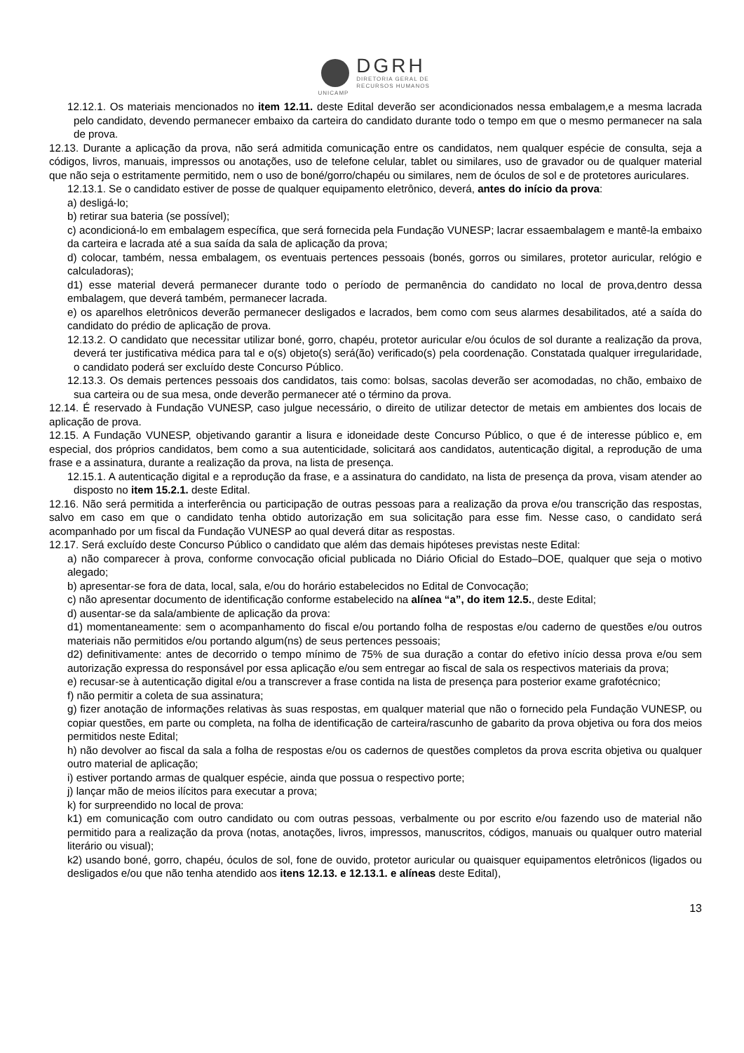DGRH
DIRETORIA GERAL DE
RECURSOS HUMANOS
UNICAMP
12.12.1. Os materiais mencionados no item 12.11. deste Edital deverão ser acondicionados nessa embalagem,e a mesma lacrada pelo candidato, devendo permanecer embaixo da carteira do candidato durante todo o tempo em que o mesmo permanecer na sala de prova.
12.13. Durante a aplicação da prova, não será admitida comunicação entre os candidatos, nem qualquer espécie de consulta, seja a códigos, livros, manuais, impressos ou anotações, uso de telefone celular, tablet ou similares, uso de gravador ou de qualquer material que não seja o estritamente permitido, nem o uso de boné/gorro/chapéu ou similares, nem de óculos de sol e de protetores auriculares.
12.13.1. Se o candidato estiver de posse de qualquer equipamento eletrônico, deverá, antes do início da prova:
a) desligá-lo;
b) retirar sua bateria (se possível);
c) acondicioná-lo em embalagem específica, que será fornecida pela Fundação VUNESP; lacrar essaembalagem e mantê-la embaixo da carteira e lacrada até a sua saída da sala de aplicação da prova;
d) colocar, também, nessa embalagem, os eventuais pertences pessoais (bonés, gorros ou similares, protetor auricular, relógio e calculadoras);
d1) esse material deverá permanecer durante todo o período de permanência do candidato no local de prova,dentro dessa embalagem, que deverá também, permanecer lacrada.
e) os aparelhos eletrônicos deverão permanecer desligados e lacrados, bem como com seus alarmes desabilitados, até a saída do candidato do prédio de aplicação de prova.
12.13.2. O candidato que necessitar utilizar boné, gorro, chapéu, protetor auricular e/ou óculos de sol durante a realização da prova, deverá ter justificativa médica para tal e o(s) objeto(s) será(ão) verificado(s) pela coordenação. Constatada qualquer irregularidade, o candidato poderá ser excluído deste Concurso Público.
12.13.3. Os demais pertences pessoais dos candidatos, tais como: bolsas, sacolas deverão ser acomodadas, no chão, embaixo de sua carteira ou de sua mesa, onde deverão permanecer até o término da prova.
12.14. É reservado à Fundação VUNESP, caso julgue necessário, o direito de utilizar detector de metais em ambientes dos locais de aplicação de prova.
12.15. A Fundação VUNESP, objetivando garantir a lisura e idoneidade deste Concurso Público, o que é de interesse público e, em especial, dos próprios candidatos, bem como a sua autenticidade, solicitará aos candidatos, autenticação digital, a reprodução de uma frase e a assinatura, durante a realização da prova, na lista de presença.
12.15.1. A autenticação digital e a reprodução da frase, e a assinatura do candidato, na lista de presença da prova, visam atender ao disposto no item 15.2.1. deste Edital.
12.16. Não será permitida a interferência ou participação de outras pessoas para a realização da prova e/ou transcrição das respostas, salvo em caso em que o candidato tenha obtido autorização em sua solicitação para esse fim. Nesse caso, o candidato será acompanhado por um fiscal da Fundação VUNESP ao qual deverá ditar as respostas.
12.17. Será excluído deste Concurso Público o candidato que além das demais hipóteses previstas neste Edital:
a) não comparecer à prova, conforme convocação oficial publicada no Diário Oficial do Estado–DOE, qualquer que seja o motivo alegado;
b) apresentar-se fora de data, local, sala, e/ou do horário estabelecidos no Edital de Convocação;
c) não apresentar documento de identificação conforme estabelecido na alínea “a”, do item 12.5., deste Edital;
d) ausentar-se da sala/ambiente de aplicação da prova:
d1) momentaneamente: sem o acompanhamento do fiscal e/ou portando folha de respostas e/ou caderno de questões e/ou outros materiais não permitidos e/ou portando algum(ns) de seus pertences pessoais;
d2) definitivamente: antes de decorrido o tempo mínimo de 75% de sua duração a contar do efetivo início dessa prova e/ou sem autorização expressa do responsável por essa aplicação e/ou sem entregar ao fiscal de sala os respectivos materiais da prova;
e) recusar-se à autenticação digital e/ou a transcrever a frase contida na lista de presença para posterior exame grafotécnico;
f) não permitir a coleta de sua assinatura;
g) fizer anotação de informações relativas às suas respostas, em qualquer material que não o fornecido pela Fundação VUNESP, ou copiar questões, em parte ou completa, na folha de identificação de carteira/rascunho de gabarito da prova objetiva ou fora dos meios permitidos neste Edital;
h) não devolver ao fiscal da sala a folha de respostas e/ou os cadernos de questões completos da prova escrita objetiva ou qualquer outro material de aplicação;
i) estiver portando armas de qualquer espécie, ainda que possua o respectivo porte;
j) lançar mão de meios ilícitos para executar a prova;
k) for surpreendido no local de prova:
k1) em comunicação com outro candidato ou com outras pessoas, verbalmente ou por escrito e/ou fazendo uso de material não permitido para a realização da prova (notas, anotações, livros, impressos, manuscritos, códigos, manuais ou qualquer outro material literário ou visual);
k2) usando boné, gorro, chapéu, óculos de sol, fone de ouvido, protetor auricular ou quaisquer equipamentos eletrônicos (ligados ou desligados e/ou que não tenha atendido aos itens 12.13. e 12.13.1. e alíneas deste Edital),
13